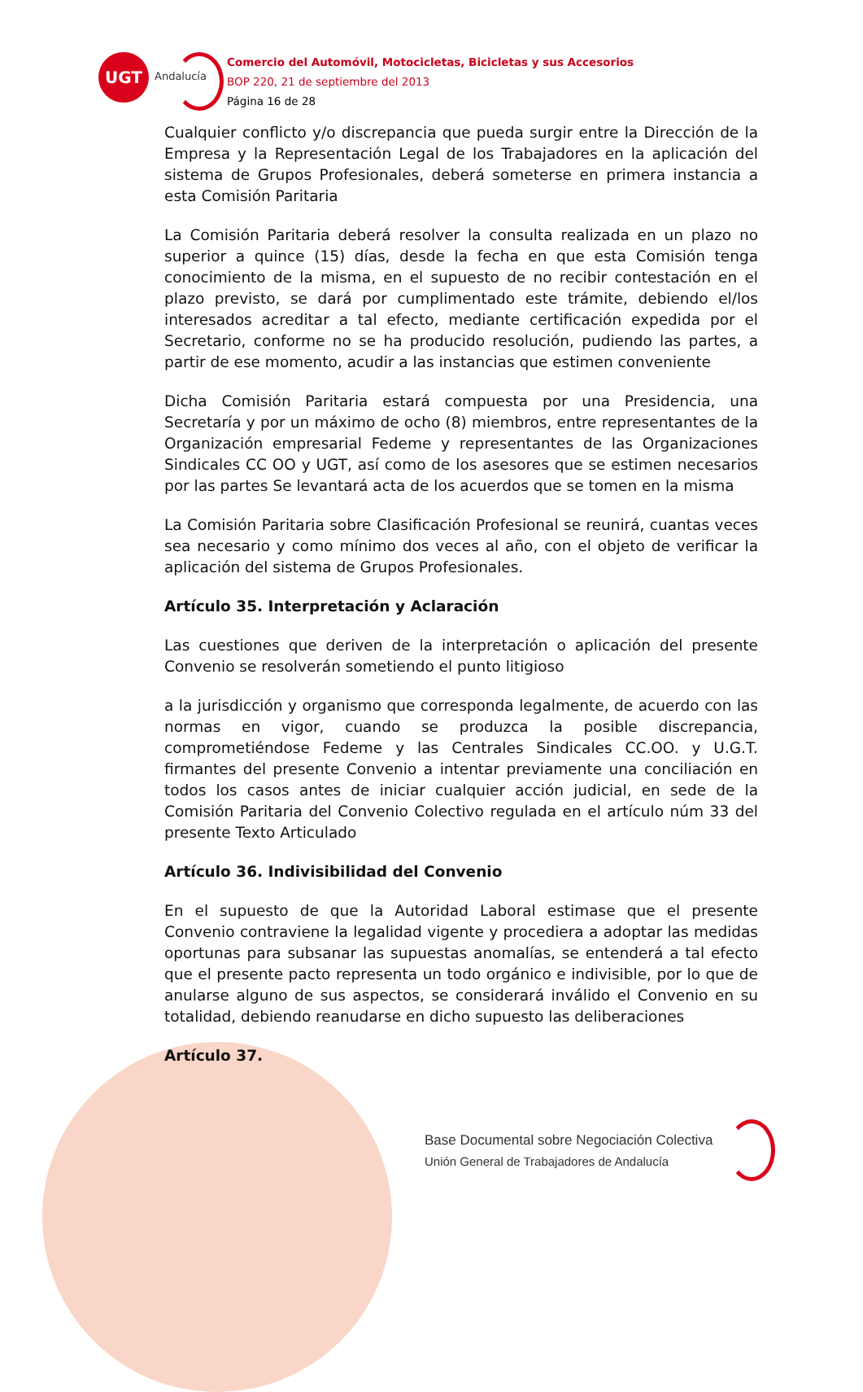UGT
Andalucía
Comercio del Automóvil, Motocicletas, Bicicletas y sus Accesorios
BOP 220, 21 de septiembre del 2013
Página 16 de 28
Cualquier conflicto y/o discrepancia que pueda surgir entre la Dirección de la Empresa y la Representación Legal de los Trabajadores en la aplicación del sistema de Grupos Profesionales, deberá someterse en primera instancia a esta Comisión Paritaria
La Comisión Paritaria deberá resolver la consulta realizada en un plazo no superior a quince (15) días, desde la fecha en que esta Comisión tenga conocimiento de la misma, en el supuesto de no recibir contestación en el plazo previsto, se dará por cumplimentado este trámite, debiendo el/los interesados acreditar a tal efecto, mediante certificación expedida por el Secretario, conforme no se ha producido resolución, pudiendo las partes, a partir de ese momento, acudir a las instancias que estimen conveniente
Dicha Comisión Paritaria estará compuesta por una Presidencia, una Secretaría y por un máximo de ocho (8) miembros, entre representantes de la Organización empresarial Fedeme y representantes de las Organizaciones Sindicales CC OO y UGT, así como de los asesores que se estimen necesarios por las partes Se levantará acta de los acuerdos que se tomen en la misma
La Comisión Paritaria sobre Clasificación Profesional se reunirá, cuantas veces sea necesario y como mínimo dos veces al año, con el objeto de verificar la aplicación del sistema de Grupos Profesionales.
Artículo 35. Interpretación y Aclaración
Las cuestiones que deriven de la interpretación o aplicación del presente Convenio se resolverán sometiendo el punto litigioso
a la jurisdicción y organismo que corresponda legalmente, de acuerdo con las normas en vigor, cuando se produzca la posible discrepancia, comprometiéndose Fedeme y las Centrales Sindicales CC.OO. y U.G.T. firmantes del presente Convenio a intentar previamente una conciliación en todos los casos antes de iniciar cualquier acción judicial, en sede de la Comisión Paritaria del Convenio Colectivo regulada en el artículo núm 33 del presente Texto Articulado
Artículo 36. Indivisibilidad del Convenio
En el supuesto de que la Autoridad Laboral estimase que el presente Convenio contraviene la legalidad vigente y procediera a adoptar las medidas oportunas para subsanar las supuestas anomalías, se entenderá a tal efecto que el presente pacto representa un todo orgánico e indivisible, por lo que de anularse alguno de sus aspectos, se considerará inválido el Convenio en su totalidad, debiendo reanudarse en dicho supuesto las deliberaciones
Artículo 37.
Base Documental sobre Negociación Colectiva
Unión General de Trabajadores de Andalucía